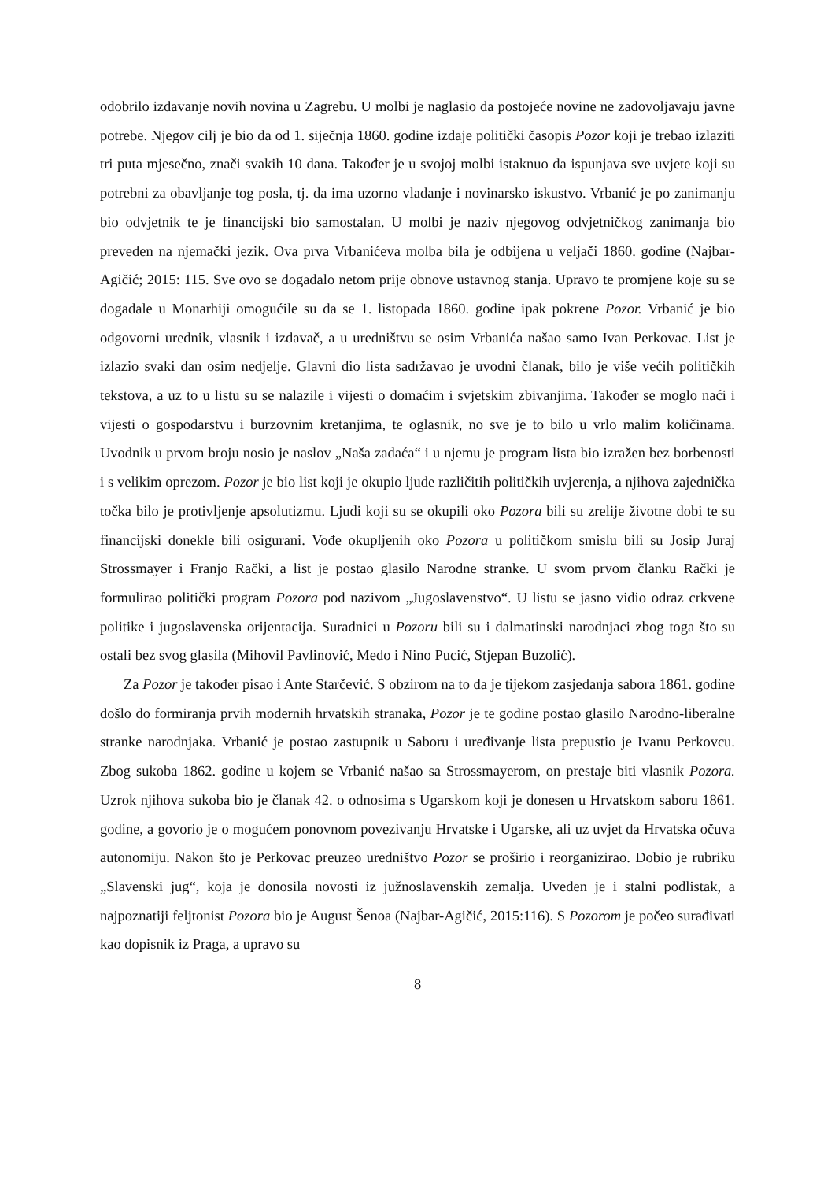odobrilo izdavanje novih novina u Zagrebu. U molbi je naglasio da postojeće novine ne zadovoljavaju javne potrebe. Njegov cilj je bio da od 1. siječnja 1860. godine izdaje politički časopis Pozor koji je trebao izlaziti tri puta mjesečno, znači svakih 10 dana. Također je u svojoj molbi istaknuo da ispunjava sve uvjete koji su potrebni za obavljanje tog posla, tj. da ima uzorno vladanje i novinarsko iskustvo. Vrbanić je po zanimanju bio odvjetnik te je financijski bio samostalan. U molbi je naziv njegovog odvjetničkog zanimanja bio preveden na njemački jezik. Ova prva Vrbanićeva molba bila je odbijena u veljači 1860. godine (Najbar-Agičić; 2015: 115. Sve ovo se događalo netom prije obnove ustavnog stanja. Upravo te promjene koje su se događale u Monarhiji omogućile su da se 1. listopada 1860. godine ipak pokrene Pozor. Vrbanić je bio odgovorni urednik, vlasnik i izdavač, a u uredništvu se osim Vrbanića našao samo Ivan Perkovac. List je izlazio svaki dan osim nedjelje. Glavni dio lista sadržavao je uvodni članak, bilo je više većih političkih tekstova, a uz to u listu su se nalazile i vijesti o domaćim i svjetskim zbivanjima. Također se moglo naći i vijesti o gospodarstvu i burzovnim kretanjima, te oglasnik, no sve je to bilo u vrlo malim količinama. Uvodnik u prvom broju nosio je naslov „Naša zadaća“ i u njemu je program lista bio izražen bez borbenosti i s velikim oprezom. Pozor je bio list koji je okupio ljude različitih političkih uvjerenja, a njihova zajednička točka bilo je protivljenje apsolutizmu. Ljudi koji su se okupili oko Pozora bili su zrelije životne dobi te su financijski donekle bili osigurani. Vođe okupljenih oko Pozora u političkom smislu bili su Josip Juraj Strossmayer i Franjo Rački, a list je postao glasilo Narodne stranke. U svom prvom članku Rački je formulirao politički program Pozora pod nazivom „Jugoslavenstvo“. U listu se jasno vidio odraz crkvene politike i jugoslavenska orijentacija. Suradnici u Pozoru bili su i dalmatinski narodnjaci zbog toga što su ostali bez svog glasila (Mihovil Pavlinović, Medo i Nino Pucić, Stjepan Buzolić).
Za Pozor je također pisao i Ante Starčević. S obzirom na to da je tijekom zasjedanja sabora 1861. godine došlo do formiranja prvih modernih hrvatskih stranaka, Pozor je te godine postao glasilo Narodno-liberalne stranke narodnjaka. Vrbanić je postao zastupnik u Saboru i uređivanje lista prepustio je Ivanu Perkovcu. Zbog sukoba 1862. godine u kojem se Vrbanić našao sa Strossmayerom, on prestaje biti vlasnik Pozora. Uzrok njihova sukoba bio je članak 42. o odnosima s Ugarskom koji je donesen u Hrvatskom saboru 1861. godine, a govorio je o mogućem ponovnom povezivanju Hrvatske i Ugarske, ali uz uvjet da Hrvatska očuva autonomiju. Nakon što je Perkovac preuzeo uredništvo Pozor se proširio i reorganizirao. Dobio je rubriku „Slavenski jug“, koja je donosila novosti iz južnoslavenskih zemalja. Uveden je i stalni podlistak, a najpoznatiji feljtonist Pozora bio je August Šenoa (Najbar-Agičić, 2015:116). S Pozorom je počeo surađivati kao dopisnik iz Praga, a upravo su
8